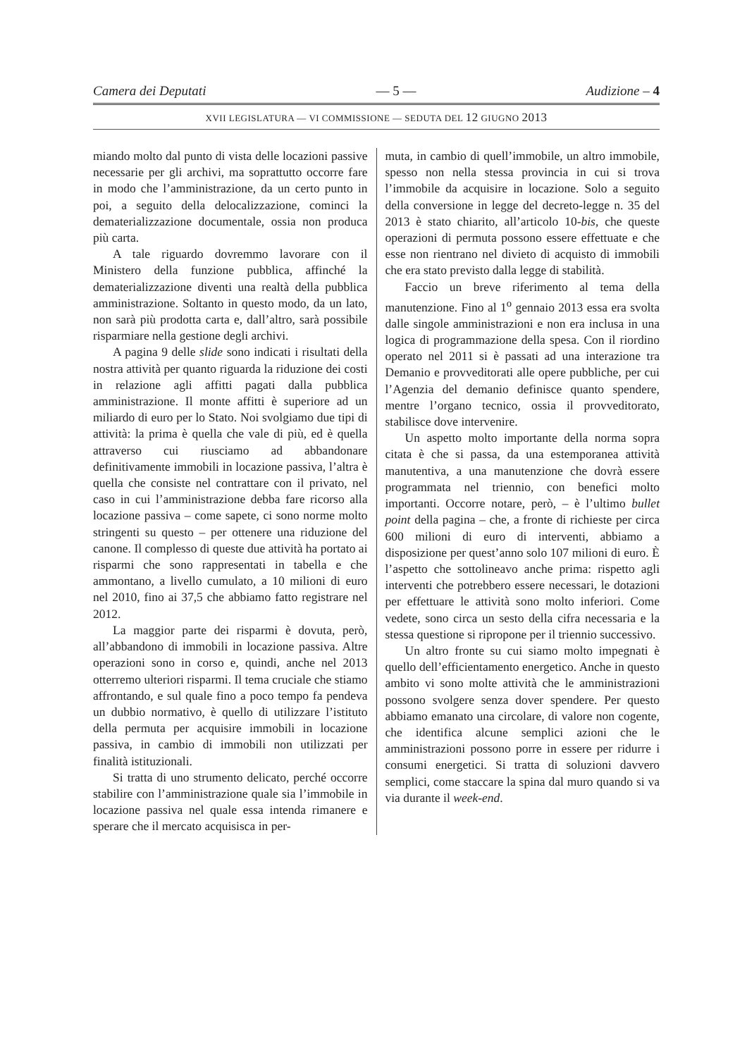Camera dei Deputati — 5 — Audizione – 4
XVII LEGISLATURA — VI COMMISSIONE — SEDUTA DEL 12 GIUGNO 2013
miando molto dal punto di vista delle locazioni passive necessarie per gli archivi, ma soprattutto occorre fare in modo che l’amministrazione, da un certo punto in poi, a seguito della delocalizzazione, cominci la dematerializzazione documentale, ossia non produca più carta.
A tale riguardo dovremmo lavorare con il Ministero della funzione pubblica, affinché la dematerializzazione diventi una realtà della pubblica amministrazione. Soltanto in questo modo, da un lato, non sarà più prodotta carta e, dall’altro, sarà possibile risparmiare nella gestione degli archivi.
A pagina 9 delle slide sono indicati i risultati della nostra attività per quanto riguarda la riduzione dei costi in relazione agli affitti pagati dalla pubblica amministrazione. Il monte affitti è superiore ad un miliardo di euro per lo Stato. Noi svolgiamo due tipi di attività: la prima è quella che vale di più, ed è quella attraverso cui riusciamo ad abbandonare definitivamente immobili in locazione passiva, l’altra è quella che consiste nel contrattare con il privato, nel caso in cui l’amministrazione debba fare ricorso alla locazione passiva – come sapete, ci sono norme molto stringenti su questo – per ottenere una riduzione del canone. Il complesso di queste due attività ha portato ai risparmi che sono rappresentati in tabella e che ammontano, a livello cumulato, a 10 milioni di euro nel 2010, fino ai 37,5 che abbiamo fatto registrare nel 2012.
La maggior parte dei risparmi è dovuta, però, all’abbandono di immobili in locazione passiva. Altre operazioni sono in corso e, quindi, anche nel 2013 otterremo ulteriori risparmi. Il tema cruciale che stiamo affrontando, e sul quale fino a poco tempo fa pendeva un dubbio normativo, è quello di utilizzare l’istituto della permuta per acquisire immobili in locazione passiva, in cambio di immobili non utilizzati per finalità istituzionali.
Si tratta di uno strumento delicato, perché occorre stabilire con l’amministrazione quale sia l’immobile in locazione passiva nel quale essa intenda rimanere e sperare che il mercato acquisisca in per-
muta, in cambio di quell’immobile, un altro immobile, spesso non nella stessa provincia in cui si trova l’immobile da acquisire in locazione. Solo a seguito della conversione in legge del decreto-legge n. 35 del 2013 è stato chiarito, all’articolo 10-bis, che queste operazioni di permuta possono essere effettuate e che esse non rientrano nel divieto di acquisto di immobili che era stato previsto dalla legge di stabilità.
Faccio un breve riferimento al tema della manutenzione. Fino al 1<sup>o</sup> gennaio 2013 essa era svolta dalle singole amministrazioni e non era inclusa in una logica di programmazione della spesa. Con il riordino operato nel 2011 si è passati ad una interazione tra Demanio e provveditorati alle opere pubbliche, per cui l’Agenzia del demanio definisce quanto spendere, mentre l’organo tecnico, ossia il provveditorato, stabilisce dove intervenire.
Un aspetto molto importante della norma sopra citata è che si passa, da una estemporanea attività manutentiva, a una manutenzione che dovrà essere programmata nel triennio, con benefici molto importanti. Occorre notare, però, – è l’ultimo bullet point della pagina – che, a fronte di richieste per circa 600 milioni di euro di interventi, abbiamo a disposizione per quest’anno solo 107 milioni di euro. È l’aspetto che sottolineavo anche prima: rispetto agli interventi che potrebbero essere necessari, le dotazioni per effettuare le attività sono molto inferiori. Come vedete, sono circa un sesto della cifra necessaria e la stessa questione si ripropone per il triennio successivo.
Un altro fronte su cui siamo molto impegnati è quello dell’efficientamento energetico. Anche in questo ambito vi sono molte attività che le amministrazioni possono svolgere senza dover spendere. Per questo abbiamo emanato una circolare, di valore non cogente, che identifica alcune semplici azioni che le amministrazioni possono porre in essere per ridurre i consumi energetici. Si tratta di soluzioni davvero semplici, come staccare la spina dal muro quando si va via durante il week-end.